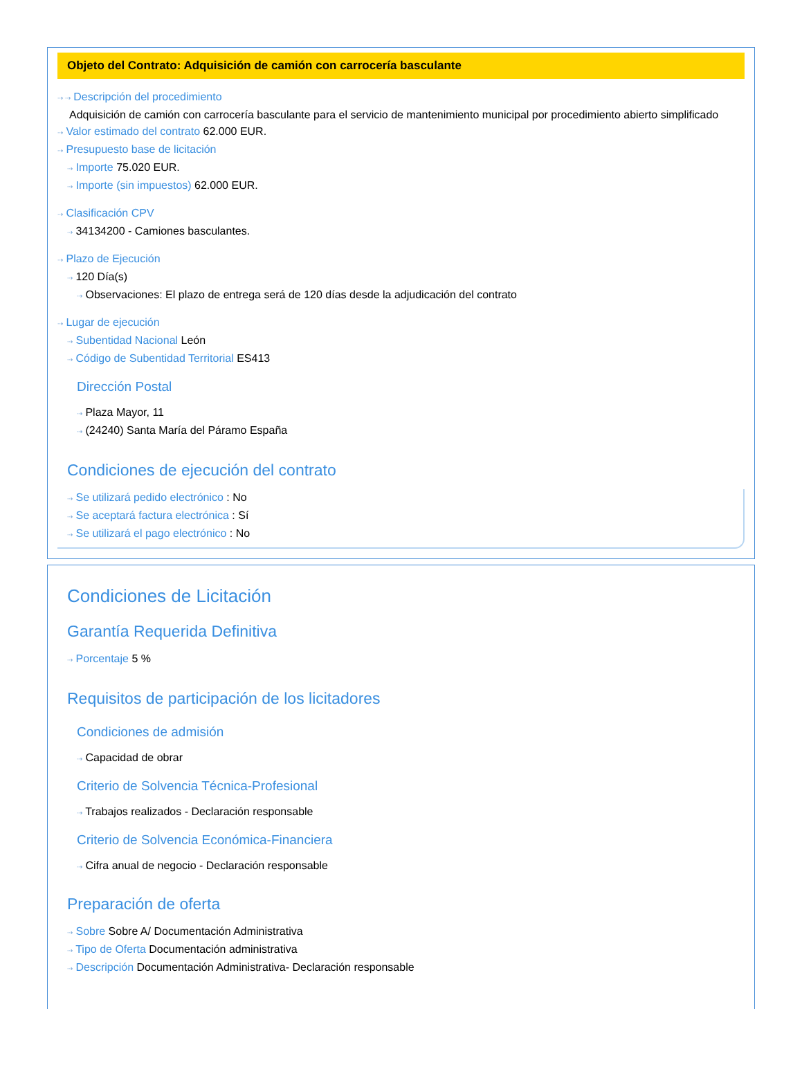Objeto del Contrato: Adquisición de camión con carrocería basculante
⇢ ⇢ Descripción del procedimiento
Adquisición de camión con carrocería basculante para el servicio de mantenimiento municipal por procedimiento abierto simplificado
⇢ Valor estimado del contrato 62.000 EUR.
⇢ Presupuesto base de licitación
⇢ Importe 75.020 EUR.
⇢ Importe (sin impuestos) 62.000 EUR.
⇢ Clasificación CPV
⇢ 34134200 - Camiones basculantes.
⇢ Plazo de Ejecución
⇢ 120 Día(s)
⇢ Observaciones: El plazo de entrega será de 120 días desde la adjudicación del contrato
⇢ Lugar de ejecución
⇢ Subentidad Nacional León
⇢ Código de Subentidad Territorial ES413
Dirección Postal
⇢ Plaza Mayor, 11
⇢ (24240) Santa María del Páramo España
Condiciones de ejecución del contrato
⇢ Se utilizará pedido electrónico : No
⇢ Se aceptará factura electrónica : Sí
⇢ Se utilizará el pago electrónico : No
Condiciones de Licitación
Garantía Requerida Definitiva
⇢ Porcentaje 5 %
Requisitos de participación de los licitadores
Condiciones de admisión
⇢ Capacidad de obrar
Criterio de Solvencia Técnica-Profesional
⇢ Trabajos realizados - Declaración responsable
Criterio de Solvencia Económica-Financiera
⇢ Cifra anual de negocio - Declaración responsable
Preparación de oferta
⇢ Sobre Sobre A/ Documentación Administrativa
⇢ Tipo de Oferta Documentación administrativa
⇢ Descripción Documentación Administrativa- Declaración responsable